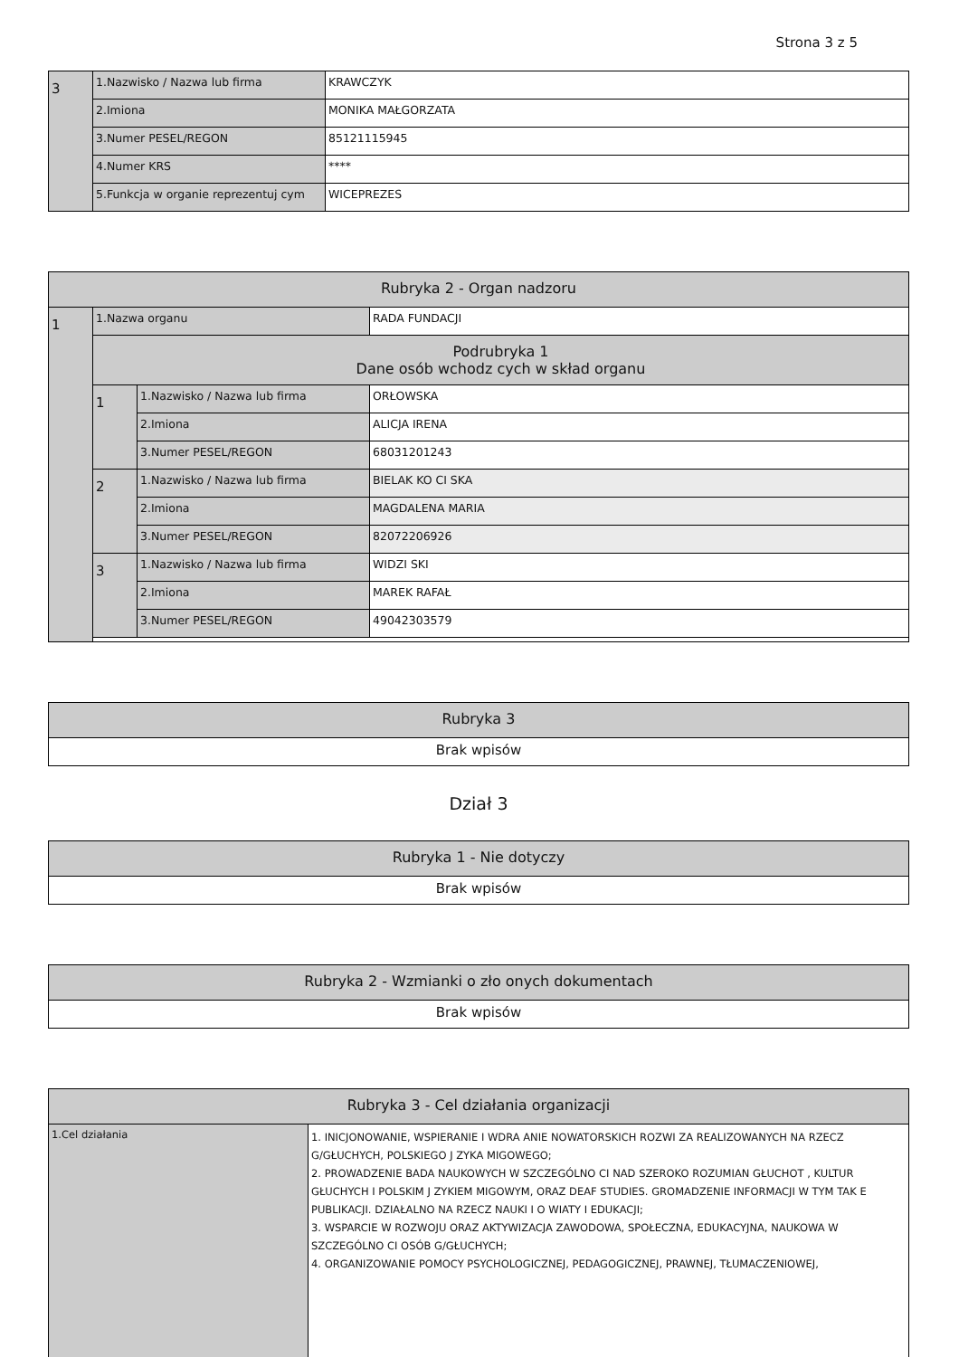Strona 3 z 5
| 3 | 1.Nazwisko / Nazwa lub firma | KRAWCZYK |
| | 2.Imiona | MONIKA MAŁGORZATA |
| | 3.Numer PESEL/REGON | 85121115945 |
| | 4.Numer KRS | **** |
| | 5.Funkcja w organie reprezentuj cym | WICEPREZES |
| Rubryka 2 - Organ nadzoru | | | |
| --- | --- | --- | --- |
| 1 | 1.Nazwa organu | | RADA FUNDACJI |
| | Podrubryka 1 Dane osób wchodz cych w skład organu | | |
| | 1 | 1.Nazwisko / Nazwa lub firma | ORŁOWSKA |
| | | 2.Imiona | ALICJA IRENA |
| | | 3.Numer PESEL/REGON | 68031201243 |
| | 2 | 1.Nazwisko / Nazwa lub firma | BIELAK KO CI SKA |
| | | 2.Imiona | MAGDALENA MARIA |
| | | 3.Numer PESEL/REGON | 82072206926 |
| | 3 | 1.Nazwisko / Nazwa lub firma | WIDZI SKI |
| | | 2.Imiona | MAREK RAFAŁ |
| | | 3.Numer PESEL/REGON | 49042303579 |
| Rubryka 3 |
| --- |
| Brak wpisów |
Dział 3
| Rubryka 1 - Nie dotyczy |
| --- |
| Brak wpisów |
| Rubryka 2 - Wzmianki o zło onych dokumentach |
| --- |
| Brak wpisów |
| Rubryka 3 - Cel działania organizacji | |
| --- | --- |
| 1.Cel działania | 1. INICJONOWANIE, WSPIERANIE I WDRA ANIE NOWATORSKICH ROZWI ZA REALIZOWANYCH NA RZECZ G/GŁUCHYCH, POLSKIEGO J ZYKA MIGOWEGO; 2. PROWADZENIE BADA NAUKOWYCH W SZCZEGÓLNO CI NAD SZEROKO ROZUMIAN GŁUCHOT , KULTUR GŁUCHYCH I POLSKIM J ZYKIEM MIGOWYM, ORAZ DEAF STUDIES. GROMADZENIE INFORMACJI W TYM TAK E PUBLIKACJI. DZIAŁALNO NA RZECZ NAUKI I O WIATY I EDUKACJI; 3. WSPARCIE W ROZWOJU ORAZ AKTYWIZACJA ZAWODOWA, SPOŁECZNA, EDUKACYJNA, NAUKOWA W SZCZEGÓLNO CI OSÓB G/GŁUCHYCH; 4. ORGANIZOWANIE POMOCY PSYCHOLOGICZNEJ, PEDAGOGICZNEJ, PRAWNEJ, TŁUMACZENIOWEJ, |